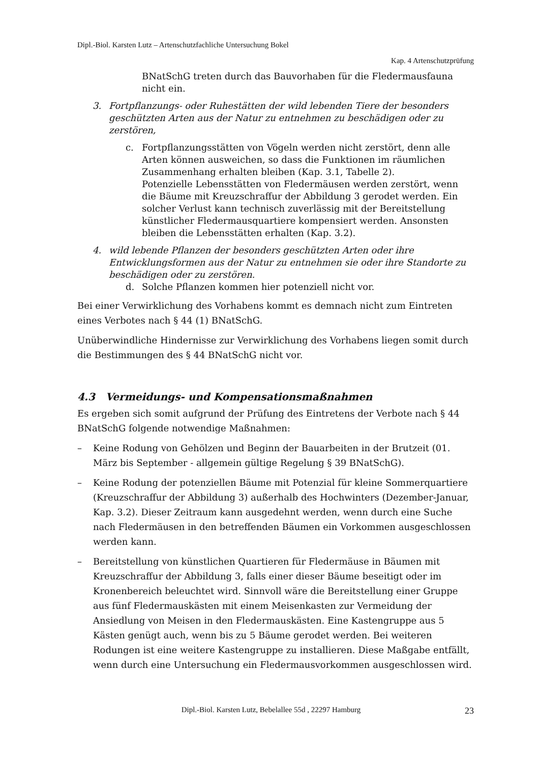Dipl.-Biol. Karsten Lutz – Artenschutzfachliche Untersuchung Bokel
Kap. 4 Artenschutzprüfung
BNatSchG treten durch das Bauvorhaben für die Fledermausfauna nicht ein.
3. Fortpflanzungs- oder Ruhestätten der wild lebenden Tiere der besonders geschützten Arten aus der Natur zu entnehmen zu beschädigen oder zu zerstören,
c. Fortpflanzungsstätten von Vögeln werden nicht zerstört, denn alle Arten können ausweichen, so dass die Funktionen im räumlichen Zusammenhang erhalten bleiben (Kap. 3.1, Tabelle 2).
Potenzielle Lebensstätten von Fledermäusen werden zerstört, wenn die Bäume mit Kreuzschraffur der Abbildung 3 gerodet werden. Ein solcher Verlust kann technisch zuverlässig mit der Bereitstellung künstlicher Fledermausquartiere kompensiert werden. Ansonsten bleiben die Lebensstätten erhalten (Kap. 3.2).
4. wild lebende Pflanzen der besonders geschützten Arten oder ihre Entwicklungsformen aus der Natur zu entnehmen sie oder ihre Standorte zu beschädigen oder zu zerstören.
d. Solche Pflanzen kommen hier potenziell nicht vor.
Bei einer Verwirklichung des Vorhabens kommt es demnach nicht zum Eintreten eines Verbotes nach § 44 (1) BNatSchG.
Unüberwindliche Hindernisse zur Verwirklichung des Vorhabens liegen somit durch die Bestimmungen des § 44 BNatSchG nicht vor.
4.3 Vermeidungs- und Kompensationsmaßnahmen
Es ergeben sich somit aufgrund der Prüfung des Eintretens der Verbote nach § 44 BNatSchG folgende notwendige Maßnahmen:
– Keine Rodung von Gehölzen und Beginn der Bauarbeiten in der Brutzeit (01. März bis September - allgemein gültige Regelung § 39 BNatSchG).
– Keine Rodung der potenziellen Bäume mit Potenzial für kleine Sommerquartiere (Kreuzschraffur der Abbildung 3) außerhalb des Hochwinters (Dezember-Januar, Kap. 3.2). Dieser Zeitraum kann ausgedehnt werden, wenn durch eine Suche nach Fledermäusen in den betreffenden Bäumen ein Vorkommen ausgeschlossen werden kann.
– Bereitstellung von künstlichen Quartieren für Fledermäuse in Bäumen mit Kreuzschraffur der Abbildung 3, falls einer dieser Bäume beseitigt oder im Kronenbereich beleuchtet wird. Sinnvoll wäre die Bereitstellung einer Gruppe aus fünf Fledermauskästen mit einem Meisenkasten zur Vermeidung der Ansiedlung von Meisen in den Fledermauskästen. Eine Kastengruppe aus 5 Kästen genügt auch, wenn bis zu 5 Bäume gerodet werden. Bei weiteren Rodungen ist eine weitere Kastengruppe zu installieren. Diese Maßgabe entfällt, wenn durch eine Untersuchung ein Fledermausvorkommen ausgeschlossen wird.
Dipl.-Biol. Karsten Lutz, Bebelallee 55d , 22297 Hamburg 23